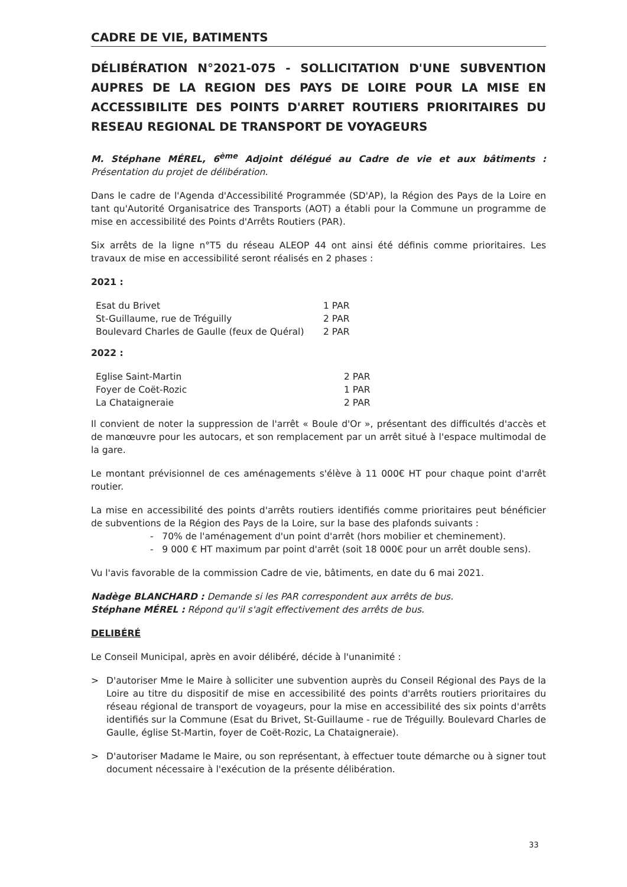CADRE DE VIE, BATIMENTS
DÉLIBÉRATION N°2021-075 - SOLLICITATION D'UNE SUBVENTION AUPRES DE LA REGION DES PAYS DE LOIRE POUR LA MISE EN ACCESSIBILITE DES POINTS D'ARRET ROUTIERS PRIORITAIRES DU RESEAU REGIONAL DE TRANSPORT DE VOYAGEURS
M. Stéphane MÉREL, 6<sup>ème</sup> Adjoint délégué au Cadre de vie et aux bâtiments : Présentation du projet de délibération.
Dans le cadre de l'Agenda d'Accessibilité Programmée (SD'AP), la Région des Pays de la Loire en tant qu'Autorité Organisatrice des Transports (AOT) a établi pour la Commune un programme de mise en accessibilité des Points d'Arrêts Routiers (PAR).
Six arrêts de la ligne n°T5 du réseau ALEOP 44 ont ainsi été définis comme prioritaires. Les travaux de mise en accessibilité seront réalisés en 2 phases :
2021 :
| Esat du Brivet | 1 PAR |
| St-Guillaume, rue de Tréguilly | 2 PAR |
| Boulevard Charles de Gaulle (feux de Quéral) | 2 PAR |
2022 :
| Eglise Saint-Martin | 2 PAR |
| Foyer de Coët-Rozic | 1 PAR |
| La Chataigneraie | 2 PAR |
Il convient de noter la suppression de l'arrêt « Boule d'Or », présentant des difficultés d'accès et de manœuvre pour les autocars, et son remplacement par un arrêt situé à l'espace multimodal de la gare.
Le montant prévisionnel de ces aménagements s'élève à 11 000€ HT pour chaque point d'arrêt routier.
La mise en accessibilité des points d'arrêts routiers identifiés comme prioritaires peut bénéficier de subventions de la Région des Pays de la Loire, sur la base des plafonds suivants :
- 70% de l'aménagement d'un point d'arrêt (hors mobilier et cheminement).
- 9 000 € HT maximum par point d'arrêt (soit 18 000€ pour un arrêt double sens).
Vu l'avis favorable de la commission Cadre de vie, bâtiments, en date du 6 mai 2021.
Nadège BLANCHARD : Demande si les PAR correspondent aux arrêts de bus.
Stéphane MÉREL : Répond qu'il s'agit effectivement des arrêts de bus.
DELIBÉRÉ
Le Conseil Municipal, après en avoir délibéré, décide à l'unanimité :
> D'autoriser Mme le Maire à solliciter une subvention auprès du Conseil Régional des Pays de la Loire au titre du dispositif de mise en accessibilité des points d'arrêts routiers prioritaires du réseau régional de transport de voyageurs, pour la mise en accessibilité des six points d'arrêts identifiés sur la Commune (Esat du Brivet, St-Guillaume - rue de Tréguilly. Boulevard Charles de Gaulle, église St-Martin, foyer de Coët-Rozic, La Chataigneraie).
> D'autoriser Madame le Maire, ou son représentant, à effectuer toute démarche ou à signer tout document nécessaire à l'exécution de la présente délibération.
33